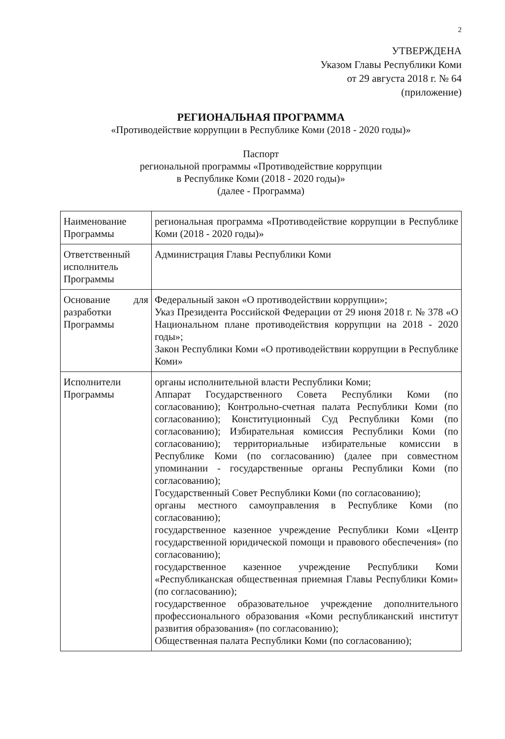2
УТВЕРЖДЕНА
Указом Главы Республики Коми
от 29 августа 2018 г. № 64
(приложение)
РЕГИОНАЛЬНАЯ ПРОГРАММА
«Противодействие коррупции в Республике Коми (2018 - 2020 годы)»
Паспорт
региональной программы «Противодействие коррупции
в Республике Коми (2018 - 2020 годы)»
(далее - Программа)
| Наименование Программы | региональная программа «Противодействие коррупции в Республике Коми (2018 - 2020 годы)» |
| Ответственный исполнитель Программы | Администрация Главы Республики Коми |
| Основание для разработки Программы | Федеральный закон «О противодействии коррупции»; Указ Президента Российской Федерации от 29 июня 2018 г. № 378 «О Национальном плане противодействия коррупции на 2018 - 2020 годы»; Закон Республики Коми «О противодействии коррупции в Республике Коми» |
| Исполнители Программы | органы исполнительной власти Республики Коми; Аппарат Государственного Совета Республики Коми (по согласованию); Контрольно-счетная палата Республики Коми (по согласованию); Конституционный Суд Республики Коми (по согласованию); Избирательная комиссия Республики Коми (по согласованию); территориальные избирательные комиссии в Республике Коми (по согласованию) (далее при совместном упоминании - государственные органы Республики Коми (по согласованию); Государственный Совет Республики Коми (по согласованию); органы местного самоуправления в Республике Коми (по согласованию); государственное казенное учреждение Республики Коми «Центр государственной юридической помощи и правового обеспечения» (по согласованию); государственное казенное учреждение Республики Коми «Республиканская общественная приемная Главы Республики Коми» (по согласованию); государственное образовательное учреждение дополнительного профессионального образования «Коми республиканский институт развития образования» (по согласованию); Общественная палата Республики Коми (по согласованию); |